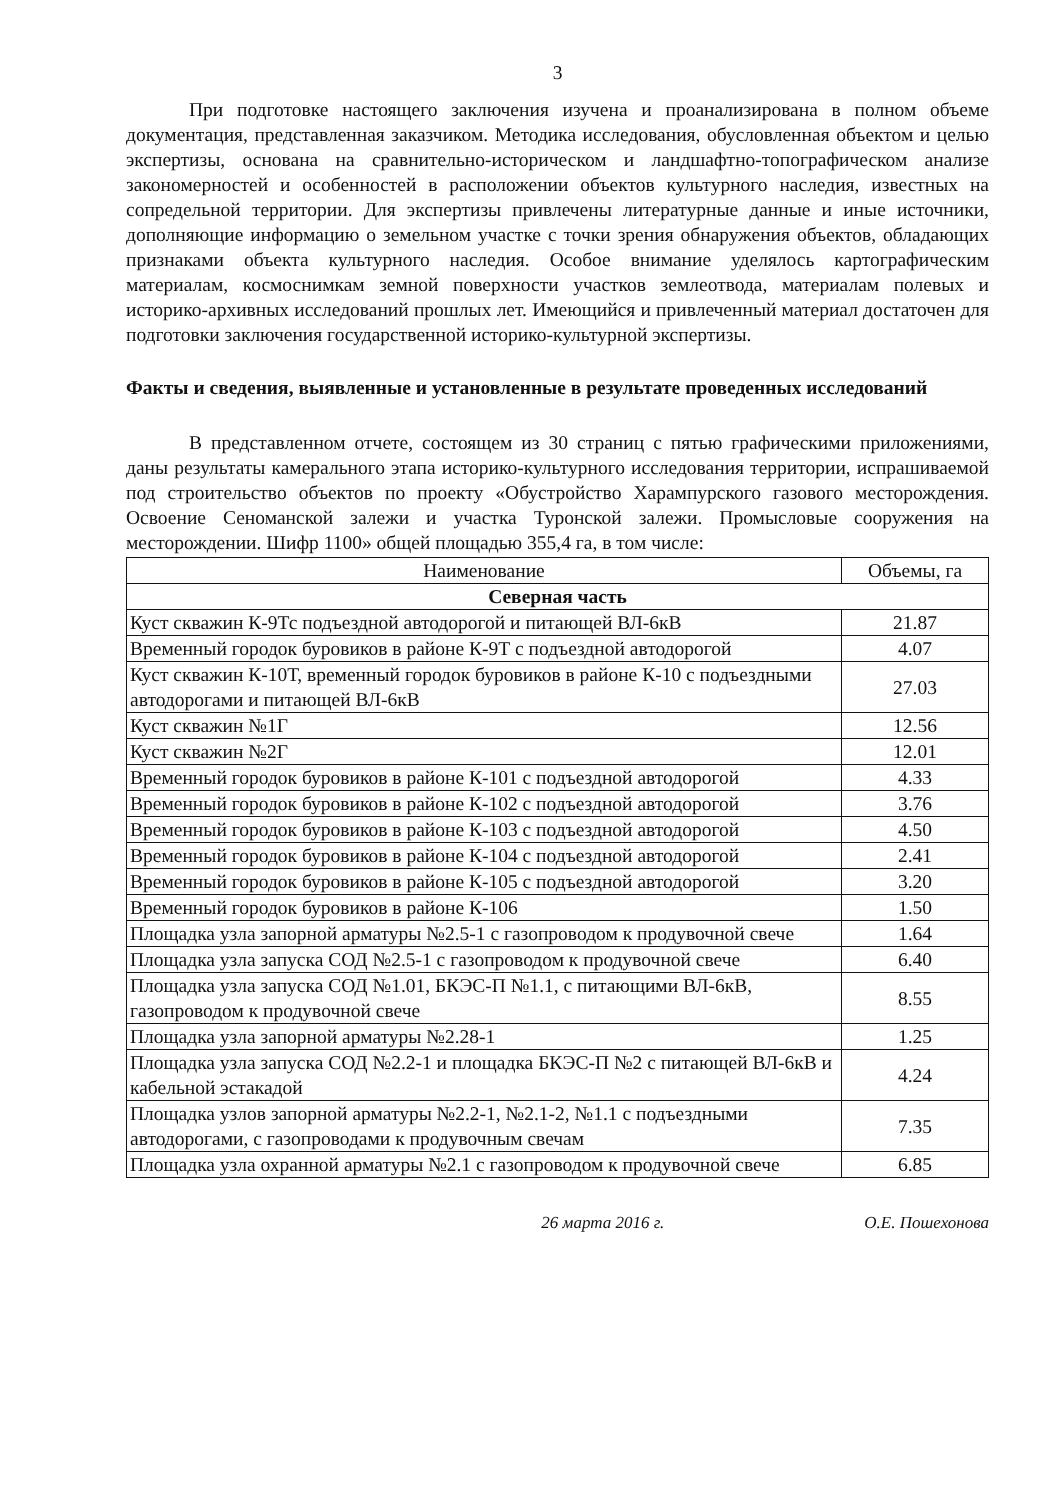3
При подготовке настоящего заключения изучена и проанализирована в полном объеме документация, представленная заказчиком. Методика исследования, обусловленная объектом и целью экспертизы, основана на сравнительно-историческом и ландшафтно-топографическом анализе закономерностей и особенностей в расположении объектов культурного наследия, известных на сопредельной территории. Для экспертизы привлечены литературные данные и иные источники, дополняющие информацию о земельном участке с точки зрения обнаружения объектов, обладающих признаками объекта культурного наследия. Особое внимание уделялось картографическим материалам, космоснимкам земной поверхности участков землеотвода, материалам полевых и историко-архивных исследований прошлых лет. Имеющийся и привлеченный материал достаточен для подготовки заключения государственной историко-культурной экспертизы.
Факты и сведения, выявленные и установленные в результате проведенных исследований
В представленном отчете, состоящем из 30 страниц с пятью графическими приложениями, даны результаты камерального этапа историко-культурного исследования территории, испрашиваемой под строительство объектов по проекту «Обустройство Харампурского газового месторождения. Освоение Сеноманской залежи и участка Туронской залежи. Промысловые сооружения на месторождении. Шифр 1100» общей площадью 355,4 га, в том числе:
| Наименование | Объемы, га |
| --- | --- |
| Северная часть | |
| Куст скважин К-9Тс подъездной автодорогой и питающей ВЛ-6кВ | 21.87 |
| Временный городок буровиков в районе К-9Т с подъездной автодорогой | 4.07 |
| Куст скважин К-10Т, временный городок буровиков в районе К-10 с подъездными автодорогами и питающей ВЛ-6кВ | 27.03 |
| Куст скважин №1Г | 12.56 |
| Куст скважин №2Г | 12.01 |
| Временный городок буровиков в районе К-101 с подъездной автодорогой | 4.33 |
| Временный городок буровиков в районе К-102 с подъездной автодорогой | 3.76 |
| Временный городок буровиков в районе К-103 с подъездной автодорогой | 4.50 |
| Временный городок буровиков в районе К-104 с подъездной автодорогой | 2.41 |
| Временный городок буровиков в районе К-105 с подъездной автодорогой | 3.20 |
| Временный городок буровиков в районе К-106 | 1.50 |
| Площадка узла запорной арматуры №2.5-1 с газопроводом к продувочной свече | 1.64 |
| Площадка узла запуска СОД №2.5-1 с газопроводом к продувочной свече | 6.40 |
| Площадка узла запуска СОД №1.01, БКЭС-П №1.1, с питающими ВЛ-6кВ, газопроводом к продувочной свече | 8.55 |
| Площадка узла запорной арматуры №2.28-1 | 1.25 |
| Площадка узла запуска СОД №2.2-1 и площадка БКЭС-П №2 с питающей ВЛ-6кВ и кабельной эстакадой | 4.24 |
| Площадка узлов запорной арматуры №2.2-1, №2.1-2, №1.1 с подъездными автодорогами, с газопроводами к продувочным свечам | 7.35 |
| Площадка узла охранной арматуры №2.1 с газопроводом к продувочной свече | 6.85 |
26 марта 2016 г. О.Е. Пошехонова